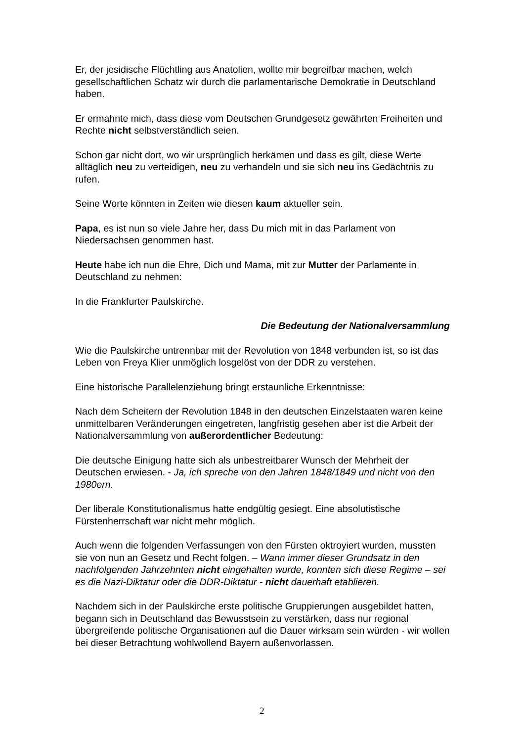Er, der jesidische Flüchtling aus Anatolien, wollte mir begreifbar machen, welch gesellschaftlichen Schatz wir durch die parlamentarische Demokratie in Deutschland haben.
Er ermahnte mich, dass diese vom Deutschen Grundgesetz gewährten Freiheiten und Rechte nicht selbstverständlich seien.
Schon gar nicht dort, wo wir ursprünglich herkämen und dass es gilt, diese Werte alltäglich neu zu verteidigen, neu zu verhandeln und sie sich neu ins Gedächtnis zu rufen.
Seine Worte könnten in Zeiten wie diesen kaum aktueller sein.
Papa, es ist nun so viele Jahre her, dass Du mich mit in das Parlament von Niedersachsen genommen hast.
Heute habe ich nun die Ehre, Dich und Mama, mit zur Mutter der Parlamente in Deutschland zu nehmen:
In die Frankfurter Paulskirche.
Die Bedeutung der Nationalversammlung
Wie die Paulskirche untrennbar mit der Revolution von 1848 verbunden ist, so ist das Leben von Freya Klier unmöglich losgelöst von der DDR zu verstehen.
Eine historische Parallelenziehung bringt erstaunliche Erkenntnisse:
Nach dem Scheitern der Revolution 1848 in den deutschen Einzelstaaten waren keine unmittelbaren Veränderungen eingetreten, langfristig gesehen aber ist die Arbeit der Nationalversammlung von außerordentlicher Bedeutung:
Die deutsche Einigung hatte sich als unbestreitbarer Wunsch der Mehrheit der Deutschen erwiesen. - Ja, ich spreche von den Jahren 1848/1849 und nicht von den 1980ern.
Der liberale Konstitutionalismus hatte endgültig gesiegt. Eine absolutistische Fürstenherrschaft war nicht mehr möglich.
Auch wenn die folgenden Verfassungen von den Fürsten oktroyiert wurden, mussten sie von nun an Gesetz und Recht folgen. – Wann immer dieser Grundsatz in den nachfolgenden Jahrzehnten nicht eingehalten wurde, konnten sich diese Regime – sei es die Nazi-Diktatur oder die DDR-Diktatur - nicht dauerhaft etablieren.
Nachdem sich in der Paulskirche erste politische Gruppierungen ausgebildet hatten, begann sich in Deutschland das Bewusstsein zu verstärken, dass nur regional übergreifende politische Organisationen auf die Dauer wirksam sein würden - wir wollen bei dieser Betrachtung wohlwollend Bayern außenvorlassen.
2